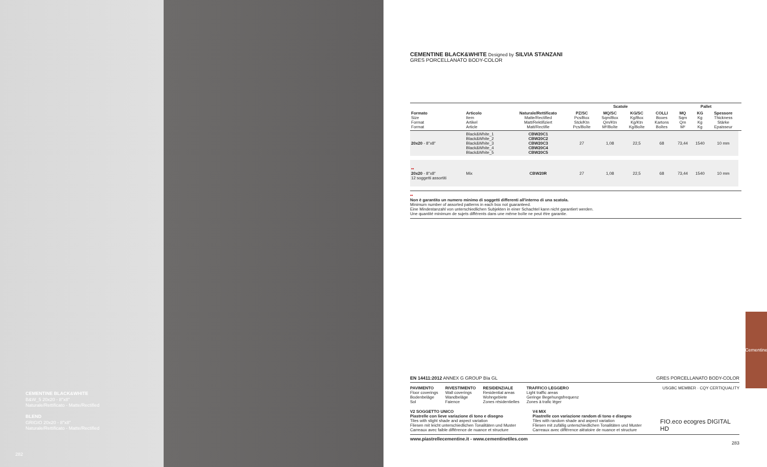CEMENTINE BLACK&WHITE
B&W_5 20x20 - 8"x8"
Naturale/Rettificato - Matte/Rectified
BLEND
GRIGIO 20x20 - 8"x8"
Naturale/Rettificato - Matte/Rectified
282
CEMENTINE BLACK&WHITE Designed by SILVIA STANZANI
GRES PORCELLANATO BODY-COLOR
| | | | Scatole | | | | Pallet | | | |
| --- | --- | --- | --- | --- | --- | --- | --- | --- | --- | --- |
| Formato Size Format Format | Articolo Item Artikel Article | Naturale/Rettificato Matte/Rectified Matt/Rektifiziert Matt/Rectifie | PZ/SC Pcs/Box Stck/Ktn Pcs/Boîte | MQ/SC Sqm/Box Qm/Ktn M²/Boîte | KG/SC Kg/Box Kg/Ktn Kg/Boîte | COLLI Boxes Kartons Boîtes | MQ Sqm Qm M² | KG Kg Kg Kg | Spessore Thickness Stärke Epaisseur | |
| 20x20 - 8"x8" | Black&White_1 Black&White_2 Black&White_3 Black&White_4 Black&White_5 | CBW20C1 CBW20C2 CBW20C3 CBW20C4 CBW20C5 | 27 | 1,08 | 22,5 | 68 | 73,44 | 1540 | 10 mm | |
| •• 20x20 - 8"x8" 12 soggetti assortiti | Mix | CBW20R | 27 | 1,08 | 22,5 | 68 | 73,44 | 1540 | 10 mm | |
••
Non è garantito un numero minimo di soggetti differenti all'interno di una scatola.
Minimum number of assorted patterns in each box not guaranteed.
Eine Mindestanzahl von unterschiedlichen Subjekten in einer Schachtel kann nicht garantiert werden.
Une quantité minimum de sujets différents dans une même boîte ne peut être garantie.
EN 14411:2012 ANNEX G GROUP BIa GL GRES PORCELLANATO BODY-COLOR
PAVIMENTO
Floor coverings
Bodenbeläge
Sol
RIVESTIMENTO
Wall coverings
Wandbeläge
Faience
RESIDENZIALE
Residential areas
Wohngebiete
Zones résidentielles
TRAFFICO LEGGERO
Light traffic areas
Geringe Begehungsfrequenz
Zones à trafic léger
USGBC MEMBER · CQY CERTIQUALITY
V2 SOGGETTO UNICO
Piastrelle con lieve variazione di tono e disegno
Tiles with slight shade and aspect variation
Fliesen mit leicht unterschiedlichen Tonalitäten und Muster
Carreaux avec faible différence de nuance et structure
V4 MIX
Piastrelle con variazione random di tono e disegno
Tiles with random shade and aspect variation
Fliesen mit zufällig unterschiedlichen Tonalitäten und Muster
Carreaux avec différence aléatoire de nuance et structure
FIO.eco ecogres DIGITAL HD
www.piastrellecementine.it - www.cementinetiles.com 283
Cementine